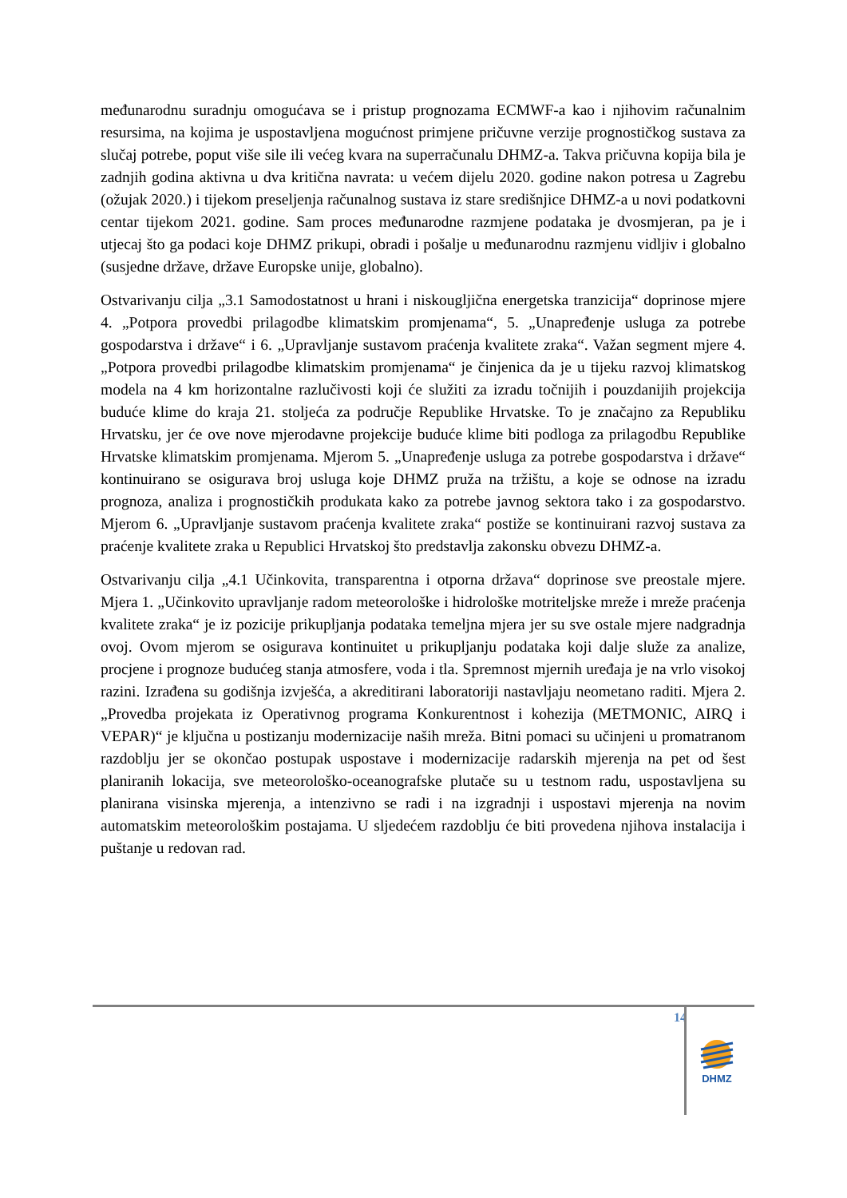međunarodnu suradnju omogućava se i pristup prognozama ECMWF-a kao i njihovim računalnim resursima, na kojima je uspostavljena mogućnost primjene pričuvne verzije prognostičkog sustava za slučaj potrebe, poput više sile ili većeg kvara na superračunalu DHMZ-a. Takva pričuvna kopija bila je zadnjih godina aktivna u dva kritična navrata: u većem dijelu 2020. godine nakon potresa u Zagrebu (ožujak 2020.) i tijekom preseljenja računalnog sustava iz stare središnjice DHMZ-a u novi podatkovni centar tijekom 2021. godine. Sam proces međunarodne razmjene podataka je dvosmjeran, pa je i utjecaj što ga podaci koje DHMZ prikupi, obradi i pošalje u međunarodnu razmjenu vidljiv i globalno (susjedne države, države Europske unije, globalno).
Ostvarivanju cilja „3.1 Samodostatnost u hrani i niskougljična energetska tranzicija“ doprinose mjere 4. „Potpora provedbi prilagodbe klimatskim promjenama“, 5. „Unapređenje usluga za potrebe gospodarstva i države“ i 6. „Upravljanje sustavom praćenja kvalitete zraka“. Važan segment mjere 4. „Potpora provedbi prilagodbe klimatskim promjenama“ je činjenica da je u tijeku razvoj klimatskog modela na 4 km horizontalne razlučivosti koji će služiti za izradu točnijih i pouzdanijih projekcija buduće klime do kraja 21. stoljeća za područje Republike Hrvatske. To je značajno za Republiku Hrvatsku, jer će ove nove mjerodavne projekcije buduće klime biti podloga za prilagodbu Republike Hrvatske klimatskim promjenama. Mjerom 5. „Unapređenje usluga za potrebe gospodarstva i države“ kontinuirano se osigurava broj usluga koje DHMZ pruža na tržištu, a koje se odnose na izradu prognoza, analiza i prognostičkih produkata kako za potrebe javnog sektora tako i za gospodarstvo. Mjerom 6. „Upravljanje sustavom praćenja kvalitete zraka“ postiže se kontinuirani razvoj sustava za praćenje kvalitete zraka u Republici Hrvatskoj što predstavlja zakonsku obvezu DHMZ-a.
Ostvarivanju cilja „4.1 Učinkovita, transparentna i otporna država“ doprinose sve preostale mjere. Mjera 1. „Učinkovito upravljanje radom meteorološke i hidrološke motriteljske mreže i mreže praćenja kvalitete zraka“ je iz pozicije prikupljanja podataka temeljna mjera jer su sve ostale mjere nadgradnja ovoj. Ovom mjerom se osigurava kontinuitet u prikupljanju podataka koji dalje služe za analize, procjene i prognoze budućeg stanja atmosfere, voda i tla. Spremnost mjernih uređaja je na vrlo visokoj razini. Izrađena su godišnja izvješća, a akreditirani laboratoriji nastavljaju neometano raditi. Mjera 2. „Provedba projekata iz Operativnog programa Konkurentnost i kohezija (METMONIC, AIRQ i VEPAR)“ je ključna u postizanju modernizacije naših mreža. Bitni pomaci su učinjeni u promatranom razdoblju jer se okončao postupak uspostave i modernizacije radarskih mjerenja na pet od šest planiranih lokacija, sve meteorološko-oceanografske plutače su u testnom radu, uspostavljena su planirana visinska mjerenja, a intenzivno se radi i na izgradnji i uspostavi mjerenja na novim automatskim meteorološkim postajama. U sljedećem razdoblju će biti provedena njihova instalacija i puštanje u redovan rad.
14
DHMZ